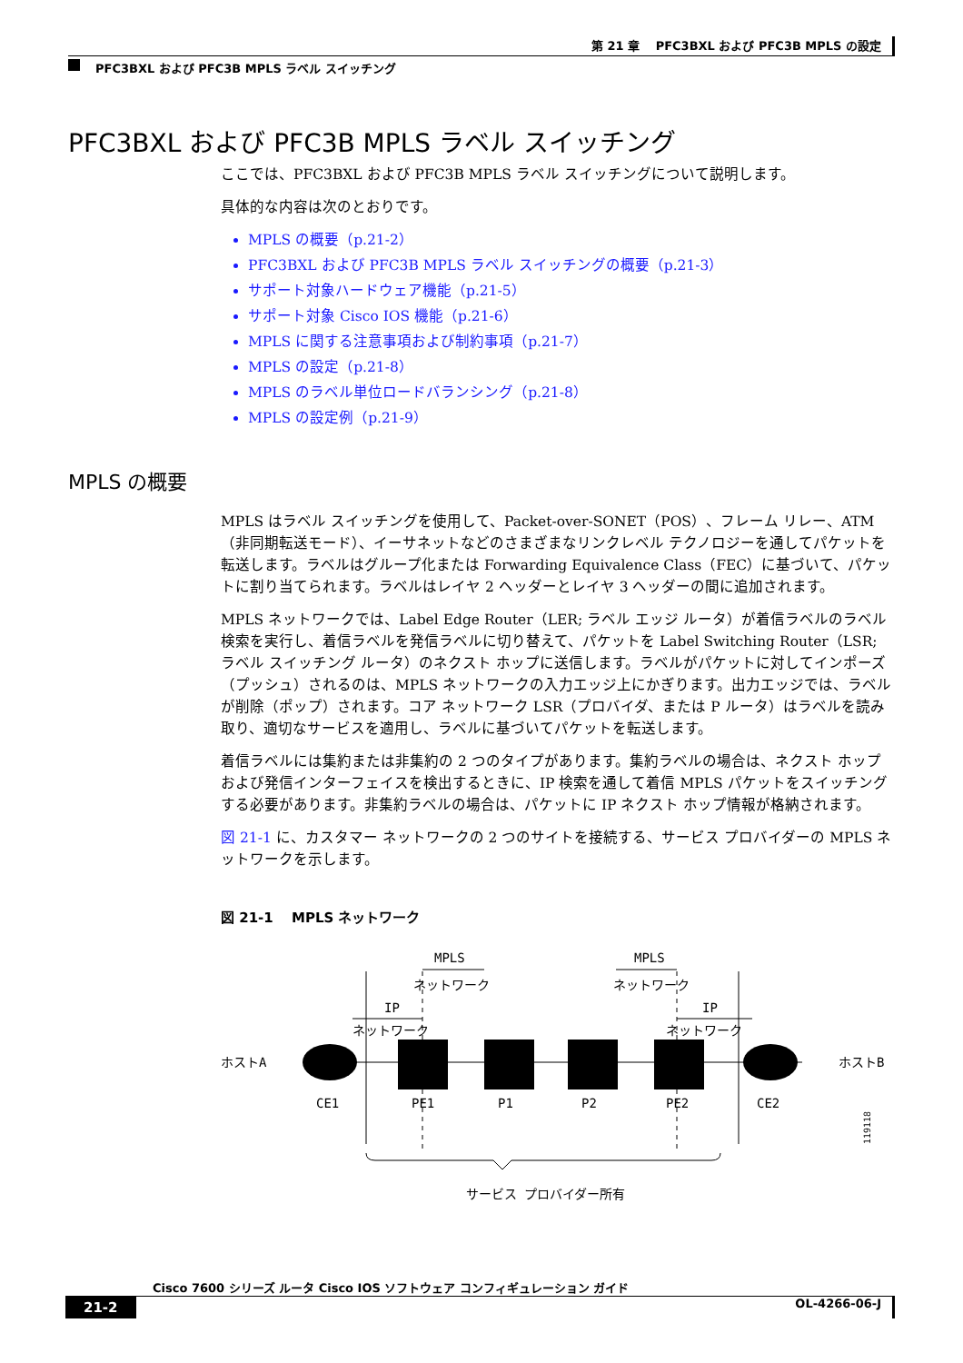第 21 章　 PFC3BXL および PFC3B MPLS の設定
PFC3BXL および PFC3B MPLS ラベル スイッチング
PFC3BXL および PFC3B MPLS ラベル スイッチング
ここでは、PFC3BXL および PFC3B MPLS ラベル スイッチングについて説明します。
具体的な内容は次のとおりです。
MPLS の概要（p.21-2）
PFC3BXL および PFC3B MPLS ラベル スイッチングの概要（p.21-3）
サポート対象ハードウェア機能（p.21-5）
サポート対象 Cisco IOS 機能（p.21-6）
MPLS に関する注意事項および制約事項（p.21-7）
MPLS の設定（p.21-8）
MPLS のラベル単位ロードバランシング（p.21-8）
MPLS の設定例（p.21-9）
MPLS の概要
MPLS はラベル スイッチングを使用して、Packet-over-SONET（POS）、フレーム リレー、ATM（非同期転送モード）、イーサネットなどのさまざまなリンクレベル テクノロジーを通してパケットを転送します。ラベルはグループ化または Forwarding Equivalence Class（FEC）に基づいて、パケットに割り当てられます。ラベルはレイヤ 2 ヘッダーとレイヤ 3 ヘッダーの間に追加されます。
MPLS ネットワークでは、Label Edge Router（LER; ラベル エッジ ルータ）が着信ラベルのラベル検索を実行し、着信ラベルを発信ラベルに切り替えて、パケットを Label Switching Router（LSR; ラベル スイッチング ルータ）のネクスト ホップに送信します。ラベルがパケットに対してインポーズ（プッシュ）されるのは、MPLS ネットワークの入力エッジ上にかぎります。出力エッジでは、ラベルが削除（ポップ）されます。コア ネットワーク LSR（プロバイダ、または P ルータ）はラベルを読み取り、適切なサービスを適用し、ラベルに基づいてパケットを転送します。
着信ラベルには集約または非集約の 2 つのタイプがあります。集約ラベルの場合は、ネクスト ホップおよび発信インターフェイスを検出するときに、IP 検索を通して着信 MPLS パケットをスイッチングする必要があります。非集約ラベルの場合は、パケットに IP ネクスト ホップ情報が格納されます。
図 21-1 に、カスタマー ネットワークの 2 つのサイトを接続する、サービス プロバイダーの MPLS ネットワークを示します。
図 21-1　 MPLS ネットワーク
MPLS
MPLS
ネットワーク
ネットワーク
IP
IP
ネットワーク
ネットワーク
ホストA
ホストB
CE1
PE1
P1
P2
PE2
CE2
サービス プロバイダー所有
119118
Cisco 7600 シリーズ ルータ Cisco IOS ソフトウェア コンフィギュレーション ガイド
21-2 OL-4266-06-J